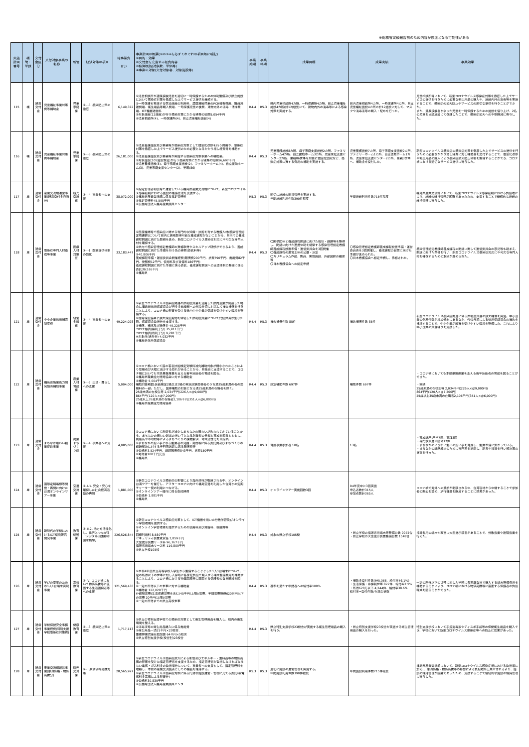※総務省実績報告前のため内容が修正となる可能性がある
| 実施計画番号 | 補助・単独 | 交付金区分 | 交付対象事業の名称 | 所管 | 経済対策の項目 | 総事業費 (円) | 事業計画の概要(①②③④を必ずそれぞれの項目毎に明記) ①目的・効果 ②交付金を充当する経費内容 ③積算根拠(対象数、単価等) ④事業の対象(交付対象者、対象施設等) | 事業始期 | 事業終期 | 成果目標 | 成果実績 | 事業効果 |
| --- | --- | --- | --- | --- | --- | --- | --- | --- | --- | --- | --- | --- |
| 115 | 補 | 通常交付金 | 児童福祉事業対策費等補助金 | 児童家庭課 | ③-Ⅰ-3. 感染防止策の徹底 | 6,149,372 | ①児童相談所が濃厚接触児童を適切に一時保護するための体制整備及び県立施設において感染症対策を徹底した上でサービス提供を継続する。 ②一時保護を実施する宿泊施設の利用料、濃厚接触児童のPCR検査費用、職員派遣費用、衛生用品等購入費用、一時保護児童の食費、建物内外の消毒・清掃費用、ICT機器通信料 ③対象施設(12施設)が行う感染対策にかかる経費の総額5,054千円 ④児童相談所(4)、一時保護所(4)、県立児童福祉施設(4) | R4.4 | R5.3 | 県内児童相談所4カ所、一時保護所4カ所、県立児童福祉施設4カ所(計12施設)にて、建物内外の消毒等による感染対策を実施する。 | 県内児童相談所4カ所、一時保護所4カ所、県立児童福祉施設4カ所の計12施設に対して、マスクや消毒液等の購入・配布を行った。 | 児童相談所等において、新型コロナウイルス感染症対策を徹底した上でサービスの提供を行うために必要な衛生用品の購入や、施設内外の消毒等を実施することで、感染症の拡大防止やサービスの適切な提供を行うことができた。 また、濃厚接触者となった児童を一時保護するための施設を借り上げ、2名の児童を当該施設にて保護したことで、感染症拡大への不安軽減に寄与した。 |
| 116 | 補 | 通常交付金 | 児童福祉事業対策費等補助金 | 児童家庭課 | ③-Ⅰ-3. 感染防止策の徹底 | 26,181,000 | ①児童養護施設及び里親等が感染症対策として個室化改修を行う費用や、感染症対策を徹底した上でサービス提供のため必要となるかかり増し経費等を補助する。 ②児童養護施設及び里親等が実施する感染症対策事業への補助金。 ③対象施設(105施設想定)が行う感染対策にかかる経費の総額56,697千円 ④児童養護施設(8)、母子家庭支援施設(2)、ファミリーホーム(4)、自立援助ホーム(3)、児童家庭支援センター(2)、里親(86) | R4.4 | R5.3 | 児童養護施設8カ所、母子家庭支援施設2カ所、ファミリーホーム4カ所、自立援助ホーム3カ所、児童家庭支援センター2カ所、里親86世帯を対象に個室化回収など、感染症対策に資する費用の補助を実施する。 | 児童養護施設7カ所、母子家庭支援施設2カ所、ファミリーホーム1カ所、自立援助ホーム1カ所、児童家庭支援センター2カ所、里親3世帯へ、補助金を交付した。 | 新型コロナウイルス感染症の感染症対策を徹底した上でサービスの提供を行うために必要なかかり増し経費に対し補助金を交付することで、個室化改修や衛生用品の購入により感染症拡大防止体制を整備することができ、コロナ禍における適切なサービス提供に寄与した。 |
| 117 | 単 | 通常交付金 | 産業交流館運営事業(通常交付金充当分) | 観光交流課 | ③-Ⅰ-4. 事業者への支援 | 38,072,000 | ①指定管理者制度等で運営している福島県産業交流館について、新型コロナウイルス感染症禍における施設の維持管理を支援する。 ②福島県産業交流館に係る指定管理料 ③指定管理料45,595千円 ④公益財団法人福島産業振興センター | R5.3 | R5.3 | 適切に施設の運営管理を実施する。 年間施設利用件数390件程度 | 年間施設利用件数715件程度 | 福島県産業交流館において、新型コロナウイルス感染症禍における負担増により、施設の維持管理が困難であったため、支援することで継続的な施設の維持管理に寄与した。 |
| 118 | 単 | 通常交付金 | 感染症専門人材養成等事業 | 医療人材対策室 | ③-Ⅰ-1. 医療提供体制の強化 | 33,183,447 | ①医療機関等で感染症に関する専門的な知識・技術を有する看護人材(感染管理認定看護師)について県内に資格取得可能な養成課程がないことから、県内での養成課程開講に向けた取組を進め、新型コロナウイルス感染症対応に不可欠な専門人材を確保する。 ②県内で感染管理認定看護師の資格取得やスキルアップ研修ができるよう、養成課程開講に向けた準備を行う為の経費(委託料等) ③40,806千円 養成課程準備・運営委員会開催経費(報償費200千円、旅費790千円、需用費82千円、役務費12千円、使用料及び賃借料186千円) 養成課程開講に向けた準備に係る委託、養成課程開講への支援体制の整備に係る委託39,536千円 ④福島県 | R4.4 | R5.3 | 〇関係団体と養成課程開講に向けた現状・課題等を整理し、開講に向けた連携体制を構築する感染管理認定看護師養成課程設置準備・運営委員会を3回開催 〇養成課程の運営主体の公募・決定 〇カリキュラム作成、教員、実習施設、外部講師の確保等 〇日本看護協会への認定申請 | 〇感染管理認定看護師養成課程設置準備・運営委員会を3回開催し、養成課程の設置に向けた準備が進められた。 〇日本看護協会へ認定申請し、承認された。 | 感染管理認定看護師養成課程の開講に関して運営委員会の意見等も踏まえ、開講に向けた準備を行い、新型コロナウイルス感染症対応に不可欠な専門人材を確保するための取組が進められた。 |
| 121 | 単 | 通常交付金 | 中小企業信用補完制度費 | 経営金融課 | ③-Ⅰ-4. 事業者への支援 | 49,224,028 | ①新型コロナウイルス感染症関連の県制度資金を活用した県内企業が倒産した場合に福島県信用保証協会が行う金融機関への代位弁済に対応して損失補償を行うことにより、コロナ禍の影響を受ける県内中小企業が保証を受けやすい環境を整備する。 ②信用保証協会と損失保証契約を締結した県制度資金について代位弁済が生じた際、保証協会負担分を支援する。 ③補償、補填及び賠償金 49,225千円 コロナ融資(無利子分) 35,911千円 コロナ融資(有利子分) 9,281千円 ※対象外(通常分) 4,032千円 ④福島県信用保証協会 | R4.4 | R5.3 | 損失補償件数 85件 | 損失補償件数 85件 | 新型コロナウイルス感染症関連に係る県制度資金の損失補償を実施。中小企業の倒産件数が増加傾向にあるなか、代位弁済による信用保証協会の損失を補填することで、中小企業が融資を受けやすい環境を整備した。これにより中小企業の資金繰りを支援した。 |
| 122 | 単 | 通常交付金 | 福島県職業能力開発協会補助事業 | 産業人材育成課 | ③-Ⅰ-5. 生活・暮らしへの支援 | 5,004,000 | ①コロナ禍において国の若者技能検定受験料減免補助対象が縮小されたことにより受検者が大幅に減少する恐れがあることから、県独自に支援することで、コロナ禍においても本県基盤産業を支える若年技能者の育成を図る。 ②福島県職業能力開発協会に対する補助金 ③補助金 5,004千円 補助対象範囲:技能検定2級又は3級の実技試験受検者のうち満35歳未満の者の受検料の一部。ただし、国庫補助の対象となる満25歳未満の在職者を除く。 25歳未満の在校生等 2,034千円(226人×@9,000円) 864千円(120人×@7,200円) 25歳以上35歳未満の在職者2,106千円(351人×@6,000円) ④福島県職業能力開発協会 | R4.4 | R5.3 | 想定補助件数 697件 | 補助件数 697件 | ・コロナ禍においても本県基盤産業を支える若年技能者の育成を図ることができた。 ・実績 25歳未満の在校生等 2,034千円(226人×@9,000円) 864千円(120人×@7,200円) 25歳以上35歳未満の在職者2,106千円(351人×@6,000円) |
| 123 | 単 | 通常交付金 | まちなか賑わい創業促進事業 | 商業まちづくり課 | ③-Ⅰ-4. 事業者への支援 | 4,085,000 | ①コロナ禍において来街者が減少しまちなかの賑わいが失われてきていることから、まちなかの賑わい創出の担い手となる創業者の発掘と育成を図るとともに、商店街や市町村等によるまちづくりの課題解決、地域活性化を目指す。 ②まちなかの担い手となる創業者の発掘・育成等に係る委託費及びまちづくりの課題解決に対する専門家派遣に係る報償費等 ③委託料3,524千円、講師報償費843千円、旅費150千円 ※寄附金100千円充当 ④福島県 | R4.4 | R5.3 | 育成事業参加者 10名 | 13名 | ・育成講座:座学7回、実践3回 ・専門家派遣:8団体17件 ・まちなかのにぎわい創出の担い手を育成し、創業準備に繋がっている。 ・まちなかの課題解決のために専門家を派遣し、助言や指導を行い解決策の提案を行った。 |
| 124 | 単 | 通常交付金 | 国際定期路線等開設・再開に向けた台湾オンラインツアー事業 | 空港交流課 | ③-Ⅱ-1. 安全・安心を確保した社会経済活動の再開 | 1,881,000 | ①新型コロナウイルス感染症の影響により海外旅行が敬遠される中、オンライン台湾ツアーを催行し、アフターコロナに向けて福島空港を利用した台湾との定期チャーター便の利用につなげる。 ②オンラインツアー催行に係る委託経費 ③委託料 1,881千円 ④福島県 | R4.4 | R5.3 | オンラインツアー実施回数3回 | R4年度中に3回実施 申込者数計315人 参加者数計365人 | コロナ禍で海外への渡航が制限される中、台湾現地から中継することで参加者の関心を高め、旅行機運を醸成することに効果があった。 |
| 125 | 単 | 通常交付金 | 新時代の学校におけるICT環境研究開発事業 | 教育総務課 | ③-Ⅲ-2. 地方を活性化し、世界とつながる「デジタル田園都市国家構想」 | 226,526,844 | ①新型コロナウイルス感染症対策として、ICT機器を用いた分散学習及びオンライン学習環境を提供する。 ②オンライン学習環境を提供するための使用料及び賃借料、役務費等 ③ 回線利用料 8,580千円 セキュリティ装置賃貸借 1,859千円 大型提示装置リース料 96,367千円 指導者用端末リース料 119,809千円 ④県立学校105校 | R4.4 | R5.3 | 対象の県立学校105校 | ・県立学校の指導者用端末等整備台数 9072台 ・県立学校の大型提示装置整備台数 1548台 | 指導者用の端末や教室に大型提示装置があることで、分散授業や遠隔授業を行えた。 |
| 126 | 単 | 通常交付金 | 学びの変革のための1人1台端末実現事業 | 高校教育課 | ④-Ⅳ. コロナ禍において物価高騰等に直面する生活困窮者等への支援 | 121,569,430 | ①令和4年度県立高等学校入学生から整備することとした1人1台端末について、一定の所得以下の世帯に対し入学時に各家庭負担で購入する端末整備費用を補助することにより、コロナ禍における物価高騰等に直面する保護者の負担軽減を図る。 ②一定の所得以下の世帯に対する補助金 ③補助金 122,020千円 非課税世帯(生活保護世帯を含む)45千円(上限)/世帯、年間世帯所得620万円以下の世帯 20千円(上限)/世帯 ④一定の所得までの県立高校世帯 | R4.4 | R5.3 | 基準を満たす申請者への給付率100% | ・補助金交付件数(計5,066、給付率46.1%) ・生活保護・非課税世帯:822件、給付率7.5% ・所得620万以下:4,244件、給付率38.6% 給付率=交付件数/在籍生徒数 | 一定の所得以下の世帯に対し入学時に各家庭負担で購入する端末整備費用を補助することにより、コロナ禍における物価高騰等に直面する保護者の負担軽減を図ることができた。 |
| 127 | 単 | 通常交付金 | 学校保健安全事務事業経費(特別支援学校感染症対策費) | 健康教育課 | ③-Ⅰ-3. 感染防止策の徹底 | 1,717,113 | ①県立の特別支援学校での感染症対策として衛生管理用品を購入し、校内の衛生環境を整える。 ②消毒液等の衛生用品購入に係る需用費 ③衛生用品一式61千円×23校舎、 重複障害児童在籍加算 64千円×5校舎 ④県立特別支援学校(校舎別)23校舎 | R4.4 | R5.3 | 県立特別支援学校23校舎が実施する衛生管理用品の購入を行う。 | ・県立特別支援学校23校舎が実施する衛生管理用品の購入を行った。 | 特別支援学校において手指消毒液やディスポ手袋等の保健衛生用品を購入でき、学校において新型コロナウイルス感染症等への防止に効果があった。 |
| 128 | 単 | 通常交付金 | 産業交流館運営事業(原油価格・物価高騰分) | 観光交流課 | ④-Ⅰ. 原油価格高騰対策 | 28,565,997 | ①新型コロナウイルス感染症拡大による影響及びエネルギー・食料品等の物価高騰の影響を受けた指定管理者を支援するため、指定管理者が負担しなければならない電気・ガス料金の負担増分について、事業者への支援として、指定管理料を増額し、本県の産業交流拠点としての機能を維持する。 ②新型コロナウイルス感染症対策に係る円滑な施設運営・管理に充てる委託料(電気料金高騰による影響分) ③委託料30,839千円 ④公益財団法人福島産業振興センター | R5.3 | R5.3 | 適切に施設の運営管理を実施する。 年間施設利用件数390件程度 | 年間施設利用件数715件程度 | 福島県産業交流館において、新型コロナウイルス感染症禍における負担増に加え、、原油価格・物価高騰等の影響による負担増が上乗せされるより、施設の維持管理が困難であったため、支援することで継続的な施設の維持管理に寄与した。 |